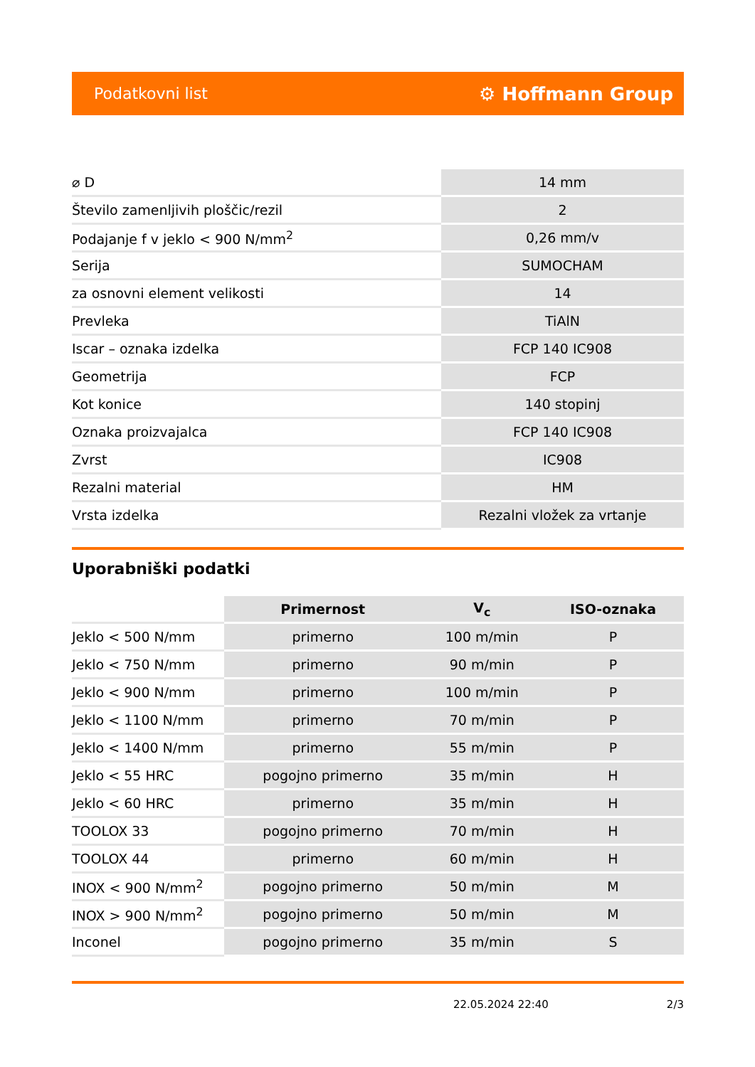Podatkovni list ⚙ Hoffmann Group
| ⌀ D | 14 mm |
| Število zamenljivih ploščic/rezil | 2 |
| Podajanje f v jeklo < 900 N/mm<sup>2</sup> | 0,26 mm/v |
| Serija | SUMOCHAM |
| za osnovni element velikosti | 14 |
| Prevleka | TiAlN |
| Iscar – oznaka izdelka | FCP 140 IC908 |
| Geometrija | FCP |
| Kot konice | 140 stopinj |
| Oznaka proizvajalca | FCP 140 IC908 |
| Zvrst | IC908 |
| Rezalni material | HM |
| Vrsta izdelka | Rezalni vložek za vrtanje |
Uporabniški podatki
| | Primernost | V<sub>c</sub> | ISO-oznaka |
| --- | --- | --- | --- |
| Jeklo < 500 N/mm | primerno | 100 m/min | P |
| Jeklo < 750 N/mm | primerno | 90 m/min | P |
| Jeklo < 900 N/mm | primerno | 100 m/min | P |
| Jeklo < 1100 N/mm | primerno | 70 m/min | P |
| Jeklo < 1400 N/mm | primerno | 55 m/min | P |
| Jeklo < 55 HRC | pogojno primerno | 35 m/min | H |
| Jeklo < 60 HRC | primerno | 35 m/min | H |
| TOOLOX 33 | pogojno primerno | 70 m/min | H |
| TOOLOX 44 | primerno | 60 m/min | H |
| INOX < 900 N/mm<sup>2</sup> | pogojno primerno | 50 m/min | M |
| INOX > 900 N/mm<sup>2</sup> | pogojno primerno | 50 m/min | M |
| Inconel | pogojno primerno | 35 m/min | S |
22.05.2024 22:40 2/3